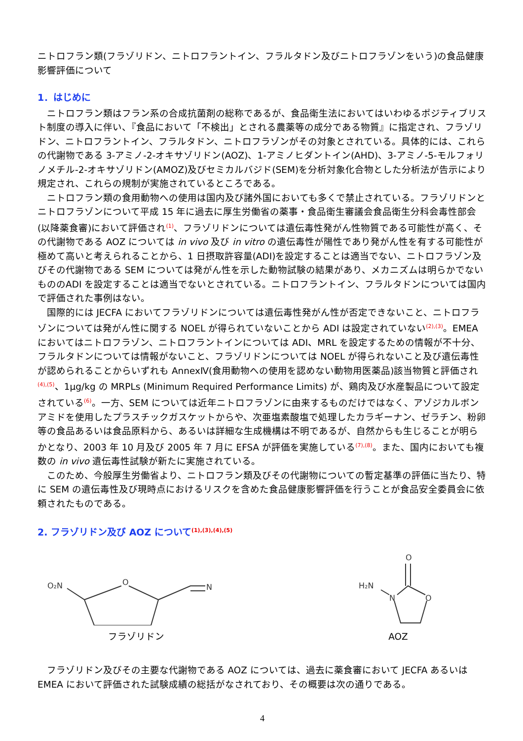ニトロフラン類(フラゾリドン、ニトロフラントイン、フラルタドン及びニトロフラゾンをいう)の食品健康影響評価について
1．はじめに
ニトロフラン類はフラン系の合成抗菌剤の総称であるが、食品衛生法においてはいわゆるポジティブリスト制度の導入に伴い、『食品において「不検出」とされる農薬等の成分である物質』に指定され、フラゾリドン、ニトロフラントイン、フラルタドン、ニトロフラゾンがその対象とされている。具体的には、これらの代謝物である 3-アミノ-2-オキサゾリドン(AOZ)、1-アミノヒダントイン(AHD)、3-アミノ-5-モルフォリノメチル-2-オキサゾリドン(AMOZ)及びセミカルバジド(SEM)を分析対象化合物とした分析法が告示により規定され、これらの規制が実施されているところである。
ニトロフラン類の食用動物への使用は国内及び諸外国においても多くで禁止されている。フラゾリドンとニトロフラゾンについて平成 15 年に過去に厚生労働省の薬事・食品衛生審議会食品衛生分科会毒性部会(以降薬食審)において評価され<sup>(1)</sup>、フラゾリドンについては遺伝毒性発がん性物質である可能性が高く、その代謝物である AOZ については in vivo 及び in vitro の遺伝毒性が陽性であり発がん性を有する可能性が極めて高いと考えられることから、1 日摂取許容量(ADI)を設定することは適当でない、ニトロフラゾン及びその代謝物である SEM については発がん性を示した動物試験の結果があり、メカニズムは明らかでないもののADI を設定することは適当でないとされている。ニトロフラントイン、フラルタドンについては国内で評価された事例はない。
国際的には JECFA においてフラゾリドンについては遺伝毒性発がん性が否定できないこと、ニトロフラゾンについては発がん性に関する NOEL が得られていないことから ADI は設定されていない<sup>(2),(3)</sup>。EMEA においてはニトロフラゾン、ニトロフラントインについては ADI、MRL を設定するための情報が不十分、フラルタドンについては情報がないこと、フラゾリドンについては NOEL が得られないこと及び遺伝毒性が認められることからいずれも AnnexⅣ(食用動物への使用を認めない動物用医薬品)該当物質と評価され<sup>(4),(5)</sup>、1μg/kg の MRPLs (Minimum Required Performance Limits) が、鶏肉及び水産製品について設定されている<sup>(6)</sup>。一方、SEM については近年ニトロフラゾンに由来するものだけではなく、アゾジカルボンアミドを使用したプラスチックガスケットからや、次亜塩素酸塩で処理したカラギーナン、ゼラチン、粉卵等の食品あるいは食品原料から、あるいは詳細な生成機構は不明であるが、自然からも生じることが明らかとなり、2003 年 10 月及び 2005 年 7 月に EFSA が評価を実施している<sup>(7),(8)</sup>。また、国内においても複数の in vivo 遺伝毒性試験が新たに実施されている。
このため、今般厚生労働省より、ニトロフラン類及びその代謝物についての暫定基準の評価に当たり、特に SEM の遺伝毒性及び現時点におけるリスクを含めた食品健康影響評価を行うことが食品安全委員会に依頼されたものである。
2. フラゾリドン及び AOZ について<sup>(1),(3),(4),(5)</sup>
O₂N
O
N
フラゾリドン
H₂N
O
N
O
AOZ
フラゾリドン及びその主要な代謝物である AOZ については、過去に薬食審において JECFA あるいは EMEA において評価された試験成績の総括がなされており、その概要は次の通りである。
4